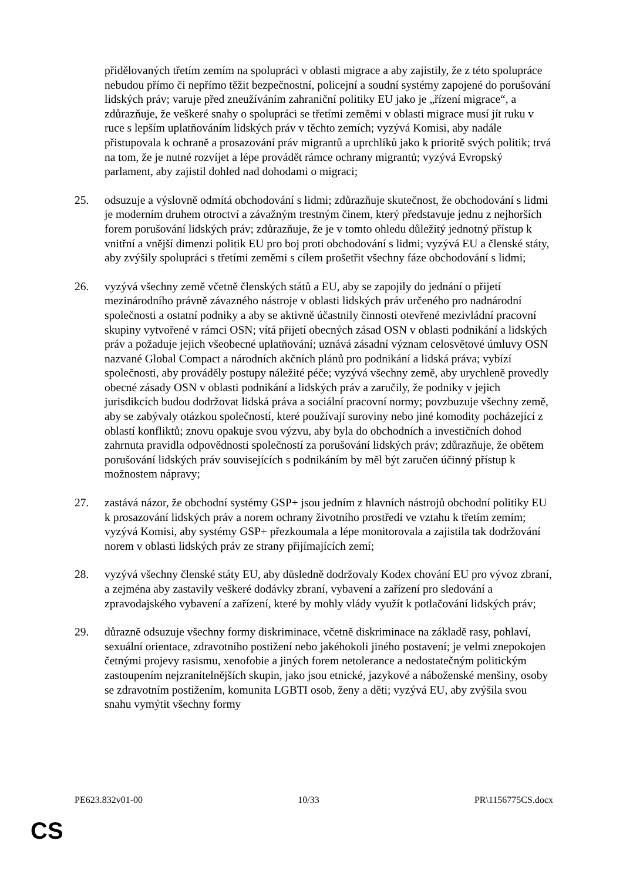přidělovaných třetím zemím na spolupráci v oblasti migrace a aby zajistily, že z této spolupráce nebudou přímo či nepřímo těžit bezpečnostní, policejní a soudní systémy zapojené do porušování lidských práv; varuje před zneužíváním zahraniční politiky EU jako je „řízení migrace“, a zdůrazňuje, že veškeré snahy o spolupráci se třetími zeměmi v oblasti migrace musí jít ruku v ruce s lepším uplatňováním lidských práv v těchto zemích; vyzývá Komisi, aby nadále přistupovala k ochraně a prosazování práv migrantů a uprchlíků jako k prioritě svých politik; trvá na tom, že je nutné rozvíjet a lépe provádět rámce ochrany migrantů; vyzývá Evropský parlament, aby zajistil dohled nad dohodami o migraci;
25. odsuzuje a výslovně odmítá obchodování s lidmi; zdůrazňuje skutečnost, že obchodování s lidmi je moderním druhem otroctví a závažným trestným činem, který představuje jednu z nejhorších forem porušování lidských práv; zdůrazňuje, že je v tomto ohledu důležitý jednotný přístup k vnitřní a vnější dimenzi politik EU pro boj proti obchodování s lidmi; vyzývá EU a členské státy, aby zvýšily spolupráci s třetími zeměmi s cílem prošetřit všechny fáze obchodování s lidmi;
26. vyzývá všechny země včetně členských států a EU, aby se zapojily do jednání o přijetí mezinárodního právně závazného nástroje v oblasti lidských práv určeného pro nadnárodní společnosti a ostatní podniky a aby se aktivně účastnily činnosti otevřené mezivládní pracovní skupiny vytvořené v rámci OSN; vítá přijetí obecných zásad OSN v oblasti podnikání a lidských práv a požaduje jejich všeobecné uplatňování; uznává zásadní význam celosvětové úmluvy OSN nazvané Global Compact a národních akčních plánů pro podnikání a lidská práva; vybízí společnosti, aby prováděly postupy náležité péče; vyzývá všechny země, aby urychleně provedly obecné zásady OSN v oblasti podnikání a lidských práv a zaručily, že podniky v jejich jurisdikcích budou dodržovat lidská práva a sociální pracovní normy; povzbuzuje všechny země, aby se zabývaly otázkou společností, které používají suroviny nebo jiné komodity pocházející z oblastí konfliktů; znovu opakuje svou výzvu, aby byla do obchodních a investičních dohod zahrnuta pravidla odpovědnosti společností za porušování lidských práv; zdůrazňuje, že obětem porušování lidských práv souvisejících s podnikáním by měl být zaručen účinný přístup k možnostem nápravy;
27. zastává názor, že obchodní systémy GSP+ jsou jedním z hlavních nástrojů obchodní politiky EU k prosazování lidských práv a norem ochrany životního prostředí ve vztahu k třetím zemím; vyzývá Komisi, aby systémy GSP+ přezkoumala a lépe monitorovala a zajistila tak dodržování norem v oblasti lidských práv ze strany přijímajících zemí;
28. vyzývá všechny členské státy EU, aby důsledně dodržovaly Kodex chování EU pro vývoz zbraní, a zejména aby zastavily veškeré dodávky zbraní, vybavení a zařízení pro sledování a zpravodajského vybavení a zařízení, které by mohly vlády využít k potlačování lidských práv;
29. důrazně odsuzuje všechny formy diskriminace, včetně diskriminace na základě rasy, pohlaví, sexuální orientace, zdravotního postižení nebo jakéhokoli jiného postavení; je velmi znepokojen četnými projevy rasismu, xenofobie a jiných forem netolerance a nedostatečným politickým zastoupením nejzranitelnějších skupin, jako jsou etnické, jazykové a náboženské menšiny, osoby se zdravotním postižením, komunita LGBTI osob, ženy a děti; vyzývá EU, aby zvýšila svou snahu vymýtit všechny formy
PE623.832v01-00 10/33 PR\1156775CS.docx
CS